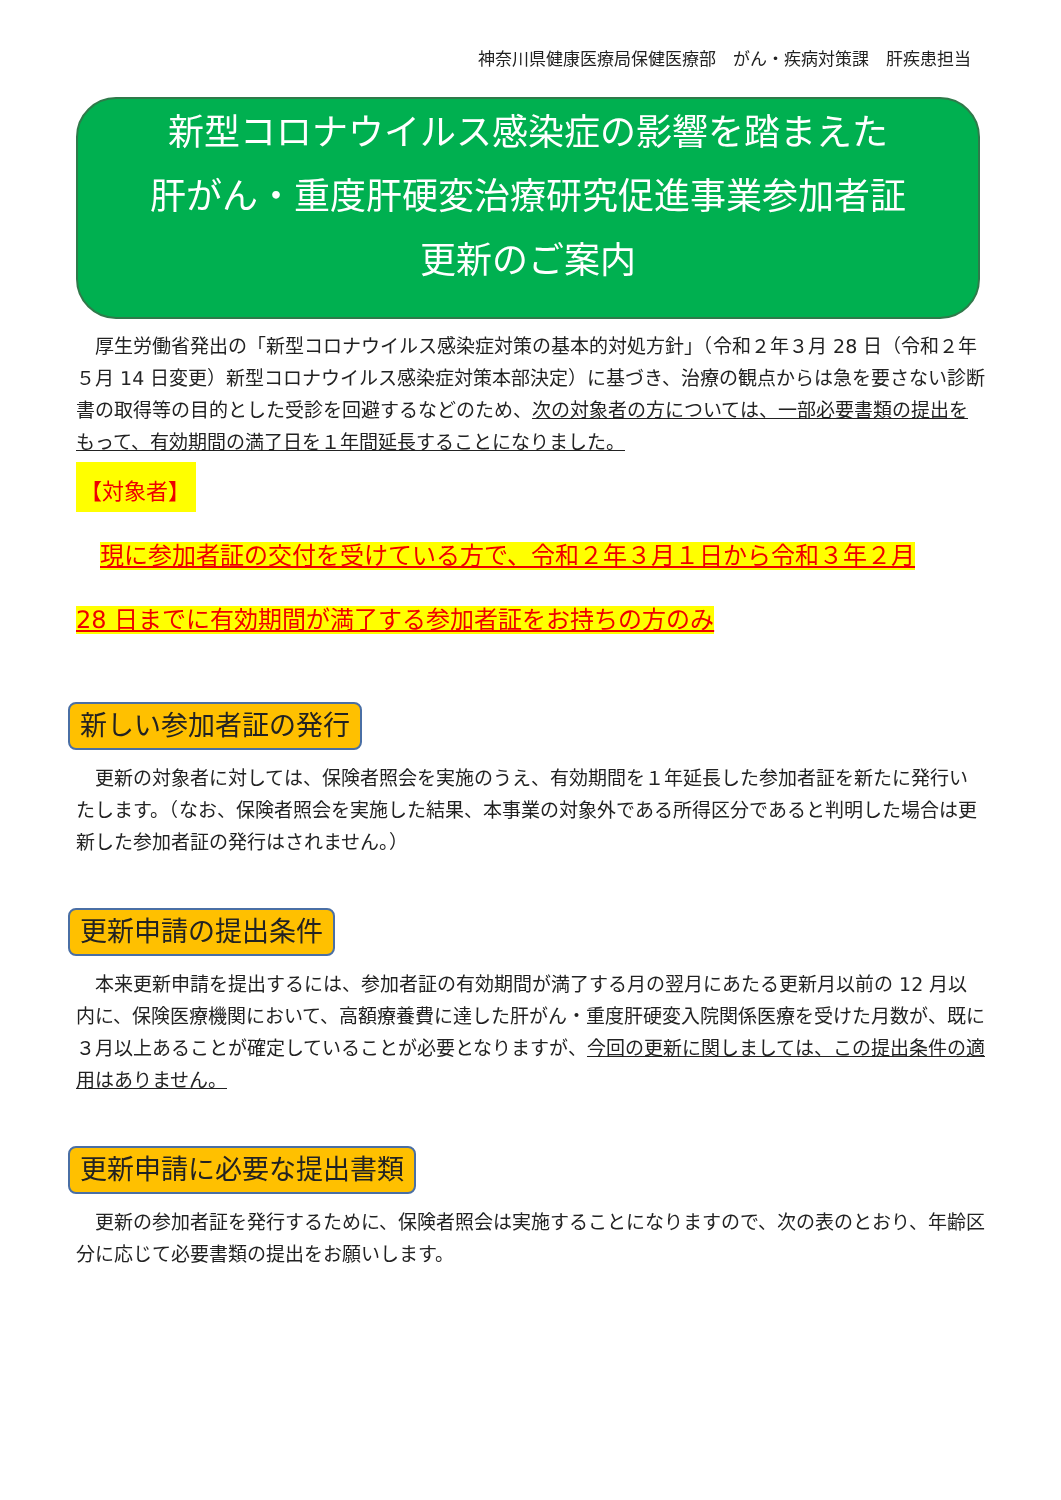神奈川県健康医療局保健医療部　がん・疾病対策課　肝疾患担当
新型コロナウイルス感染症の影響を踏まえた
肝がん・重度肝硬変治療研究促進事業参加者証
更新のご案内
厚生労働省発出の「新型コロナウイルス感染症対策の基本的対処方針」（令和２年３月 28 日（令和２年５月 14 日変更）新型コロナウイルス感染症対策本部決定）に基づき、治療の観点からは急を要さない診断書の取得等の目的とした受診を回避するなどのため、次の対象者の方については、一部必要書類の提出をもって、有効期間の満了日を１年間延長することになりました。
【対象者】
　現に参加者証の交付を受けている方で、令和２年３月１日から令和３年２月
28 日までに有効期間が満了する参加者証をお持ちの方のみ
新しい参加者証の発行
更新の対象者に対しては、保険者照会を実施のうえ、有効期間を１年延長した参加者証を新たに発行いたします。（なお、保険者照会を実施した結果、本事業の対象外である所得区分であると判明した場合は更新した参加者証の発行はされません。）
更新申請の提出条件
本来更新申請を提出するには、参加者証の有効期間が満了する月の翌月にあたる更新月以前の 12 月以内に、保険医療機関において、高額療養費に達した肝がん・重度肝硬変入院関係医療を受けた月数が、既に３月以上あることが確定していることが必要となりますが、今回の更新に関しましては、この提出条件の適用はありません。
更新申請に必要な提出書類
更新の参加者証を発行するために、保険者照会は実施することになりますので、次の表のとおり、年齢区分に応じて必要書類の提出をお願いします。